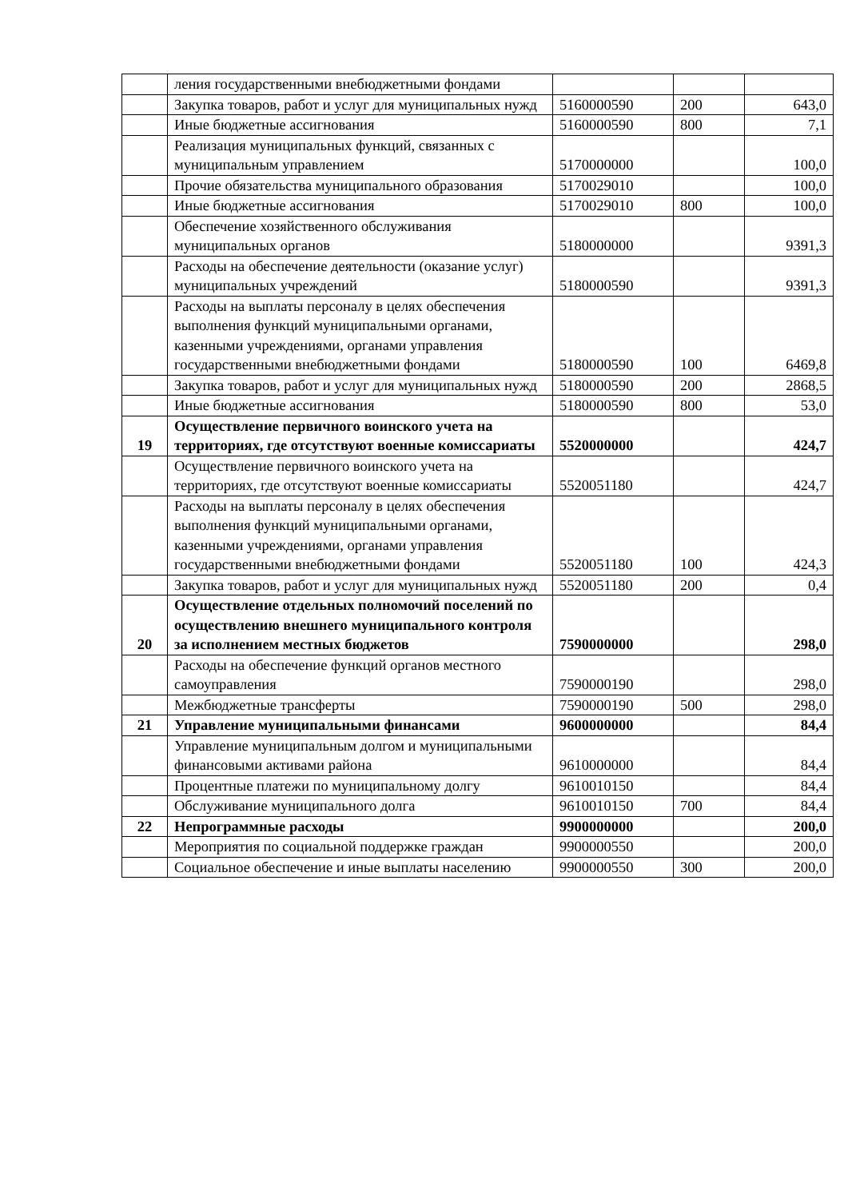| | ления государственными внебюджетными фондами | | | |
| | Закупка товаров, работ и услуг для муниципальных нужд | 5160000590 | 200 | 643,0 |
| | Иные бюджетные ассигнования | 5160000590 | 800 | 7,1 |
| | Реализация муниципальных функций, связанных с муниципальным управлением | 5170000000 | | 100,0 |
| | Прочие обязательства муниципального образования | 5170029010 | | 100,0 |
| | Иные бюджетные ассигнования | 5170029010 | 800 | 100,0 |
| | Обеспечение хозяйственного обслуживания муниципальных органов | 5180000000 | | 9391,3 |
| | Расходы на обеспечение деятельности (оказание услуг) муниципальных учреждений | 5180000590 | | 9391,3 |
| | Расходы на выплаты персоналу в целях обеспечения выполнения функций муниципальными органами, казенными учреждениями, органами управления государственными внебюджетными фондами | 5180000590 | 100 | 6469,8 |
| | Закупка товаров, работ и услуг для муниципальных нужд | 5180000590 | 200 | 2868,5 |
| | Иные бюджетные ассигнования | 5180000590 | 800 | 53,0 |
| 19 | Осуществление первичного воинского учета на территориях, где отсутствуют военные комиссариаты | 5520000000 | | 424,7 |
| | Осуществление первичного воинского учета на территориях, где отсутствуют военные комиссариаты | 5520051180 | | 424,7 |
| | Расходы на выплаты персоналу в целях обеспечения выполнения функций муниципальными органами, казенными учреждениями, органами управления государственными внебюджетными фондами | 5520051180 | 100 | 424,3 |
| | Закупка товаров, работ и услуг для муниципальных нужд | 5520051180 | 200 | 0,4 |
| 20 | Осуществление отдельных полномочий поселений по осуществлению внешнего муниципального контроля за исполнением местных бюджетов | 7590000000 | | 298,0 |
| | Расходы на обеспечение функций органов местного самоуправления | 7590000190 | | 298,0 |
| | Межбюджетные трансферты | 7590000190 | 500 | 298,0 |
| 21 | Управление муниципальными финансами | 9600000000 | | 84,4 |
| | Управление муниципальным долгом и муниципальными финансовыми активами района | 9610000000 | | 84,4 |
| | Процентные платежи по муниципальному долгу | 9610010150 | | 84,4 |
| | Обслуживание муниципального долга | 9610010150 | 700 | 84,4 |
| 22 | Непрограммные расходы | 9900000000 | | 200,0 |
| | Мероприятия по социальной поддержке граждан | 9900000550 | | 200,0 |
| | Социальное обеспечение и иные выплаты населению | 9900000550 | 300 | 200,0 |